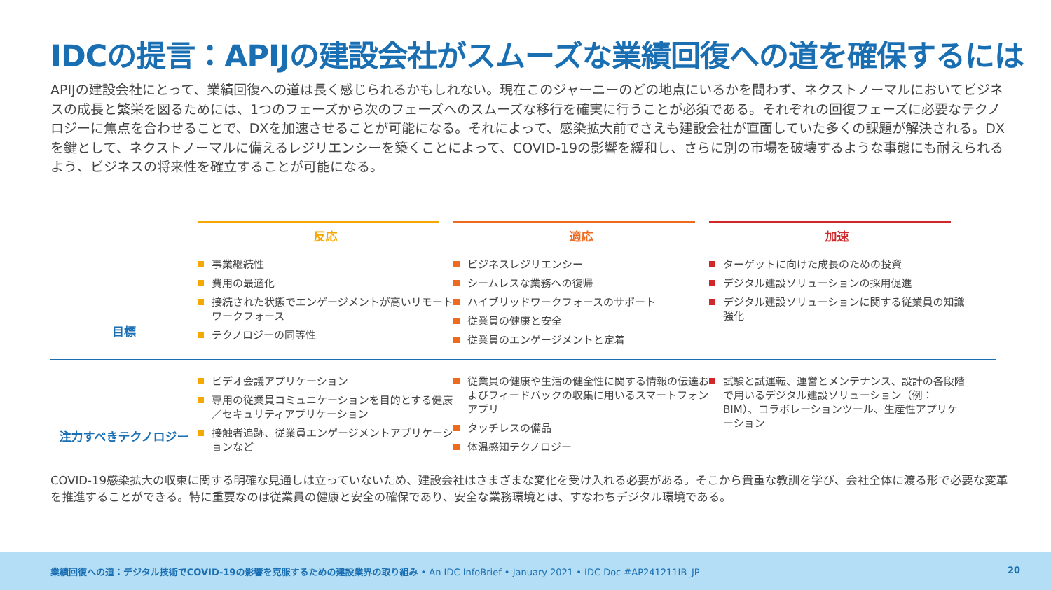IDCの提言：APIJの建設会社がスムーズな業績回復への道を確保するには
APIJの建設会社にとって、業績回復への道は長く感じられるかもしれない。現在このジャーニーのどの地点にいるかを問わず、ネクストノーマルにおいてビジネスの成長と繁栄を図るためには、1つのフェーズから次のフェーズへのスムーズな移行を確実に行うことが必須である。それぞれの回復フェーズに必要なテクノロジーに焦点を合わせることで、DXを加速させることが可能になる。それによって、感染拡大前でさえも建設会社が直面していた多くの課題が解決される。DXを鍵として、ネクストノーマルに備えるレジリエンシーを築くことによって、COVID-19の影響を緩和し、さらに別の市場を破壊するような事態にも耐えられるよう、ビジネスの将来性を確立することが可能になる。
目標
反応
事業継続性
費用の最適化
接続された状態でエンゲージメントが高いリモートワークフォース
テクノロジーの同等性
適応
ビジネスレジリエンシー
シームレスな業務への復帰
ハイブリッドワークフォースのサポート
従業員の健康と安全
従業員のエンゲージメントと定着
加速
ターゲットに向けた成長のための投資
デジタル建設ソリューションの採用促進
デジタル建設ソリューションに関する従業員の知識強化
注力すべきテクノロジー
ビデオ会議アプリケーション
専用の従業員コミュニケーションを目的とする健康／セキュリティアプリケーション
接触者追跡、従業員エンゲージメントアプリケーションなど
従業員の健康や生活の健全性に関する情報の伝達およびフィードバックの収集に用いるスマートフォンアプリ
タッチレスの備品
体温感知テクノロジー
試験と試運転、運営とメンテナンス、設計の各段階で用いるデジタル建設ソリューション（例：BIM）、コラボレーションツール、生産性アプリケーション
COVID-19感染拡大の収束に関する明確な見通しは立っていないため、建設会社はさまざまな変化を受け入れる必要がある。そこから貴重な教訓を学び、会社全体に渡る形で必要な変革を推進することができる。特に重要なのは従業員の健康と安全の確保であり、安全な業務環境とは、すなわちデジタル環境である。
業績回復への道：デジタル技術でCOVID-19の影響を克服するための建設業界の取り組み • An IDC InfoBrief • January 2021 • IDC Doc #AP241211IB_JP 20